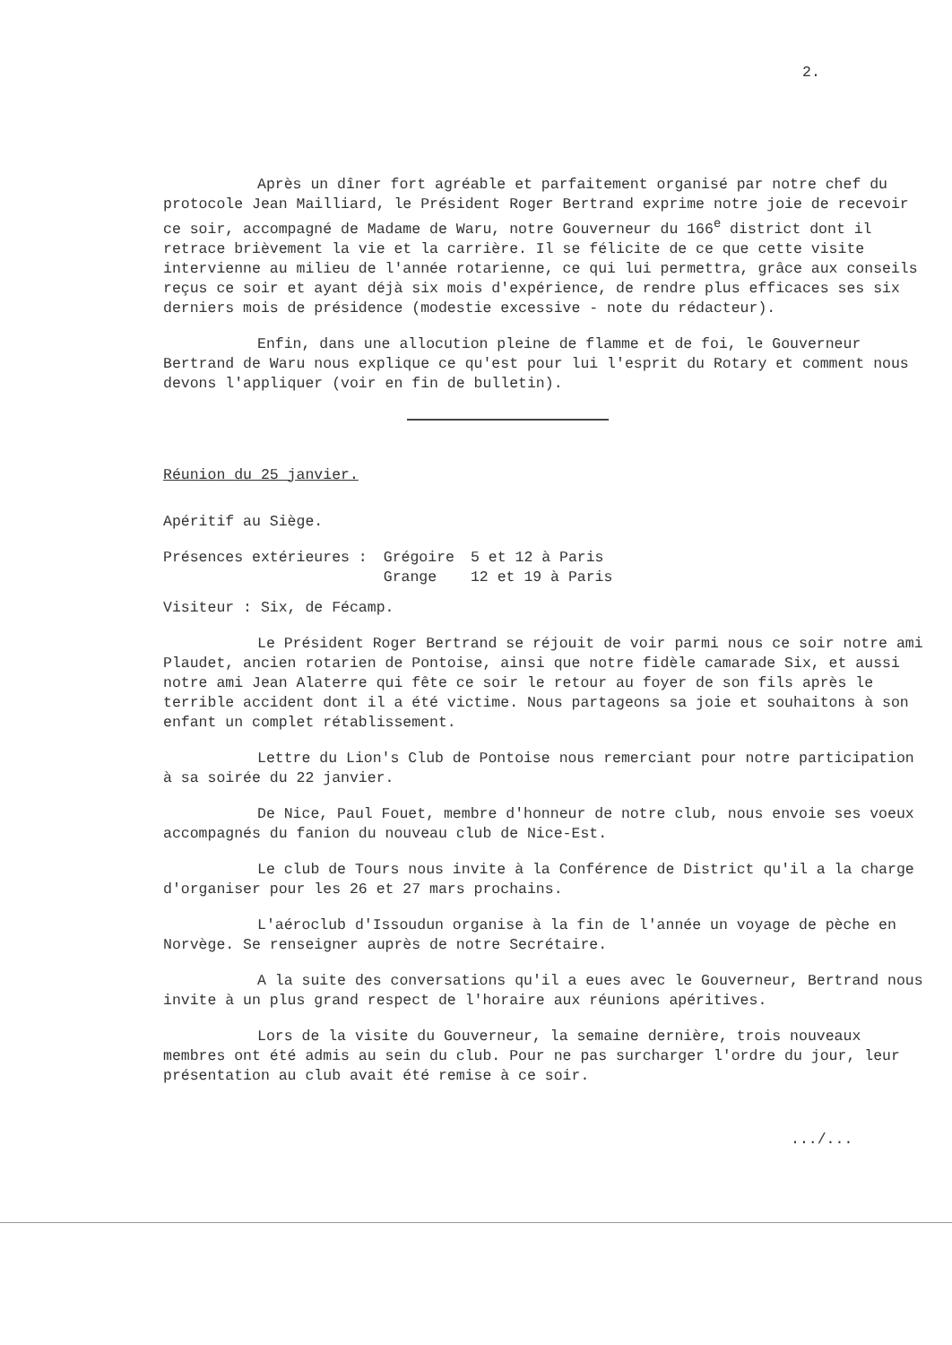2.
Après un dîner fort agréable et parfaitement organisé par notre chef du protocole Jean Mailliard, le Président Roger Bertrand exprime notre joie de recevoir ce soir, accompagné de Madame de Waru, notre Gouverneur du 166<sup>e</sup> district dont il retrace brièvement la vie et la carrière. Il se félicite de ce que cette visite intervienne au milieu de l'année rotarienne, ce qui lui permettra, grâce aux conseils reçus ce soir et ayant déjà six mois d'expérience, de rendre plus efficaces ses six derniers mois de présidence (modestie excessive - note du rédacteur).
Enfin, dans une allocution pleine de flamme et de foi, le Gouverneur Bertrand de Waru nous explique ce qu'est pour lui l'esprit du Rotary et comment nous devons l'appliquer (voir en fin de bulletin).
Réunion du 25 janvier.
Apéritif au Siège.
| Présences extérieures : | Grégoire | 5 et 12 à Paris |
| | Grange | 12 et 19 à Paris |
Visiteur : Six, de Fécamp.
Le Président Roger Bertrand se réjouit de voir parmi nous ce soir notre ami Plaudet, ancien rotarien de Pontoise, ainsi que notre fidèle camarade Six, et aussi notre ami Jean Alaterre qui fête ce soir le retour au foyer de son fils après le terrible accident dont il a été victime. Nous partageons sa joie et souhaitons à son enfant un complet rétablissement.
Lettre du Lion's Club de Pontoise nous remerciant pour notre participation à sa soirée du 22 janvier.
De Nice, Paul Fouet, membre d'honneur de notre club, nous envoie ses voeux accompagnés du fanion du nouveau club de Nice-Est.
Le club de Tours nous invite à la Conférence de District qu'il a la charge d'organiser pour les 26 et 27 mars prochains.
L'aéroclub d'Issoudun organise à la fin de l'année un voyage de pèche en Norvège. Se renseigner auprès de notre Secrétaire.
A la suite des conversations qu'il a eues avec le Gouverneur, Bertrand nous invite à un plus grand respect de l'horaire aux réunions apéritives.
Lors de la visite du Gouverneur, la semaine dernière, trois nouveaux membres ont été admis au sein du club. Pour ne pas surcharger l'ordre du jour, leur présentation au club avait été remise à ce soir.
.../...